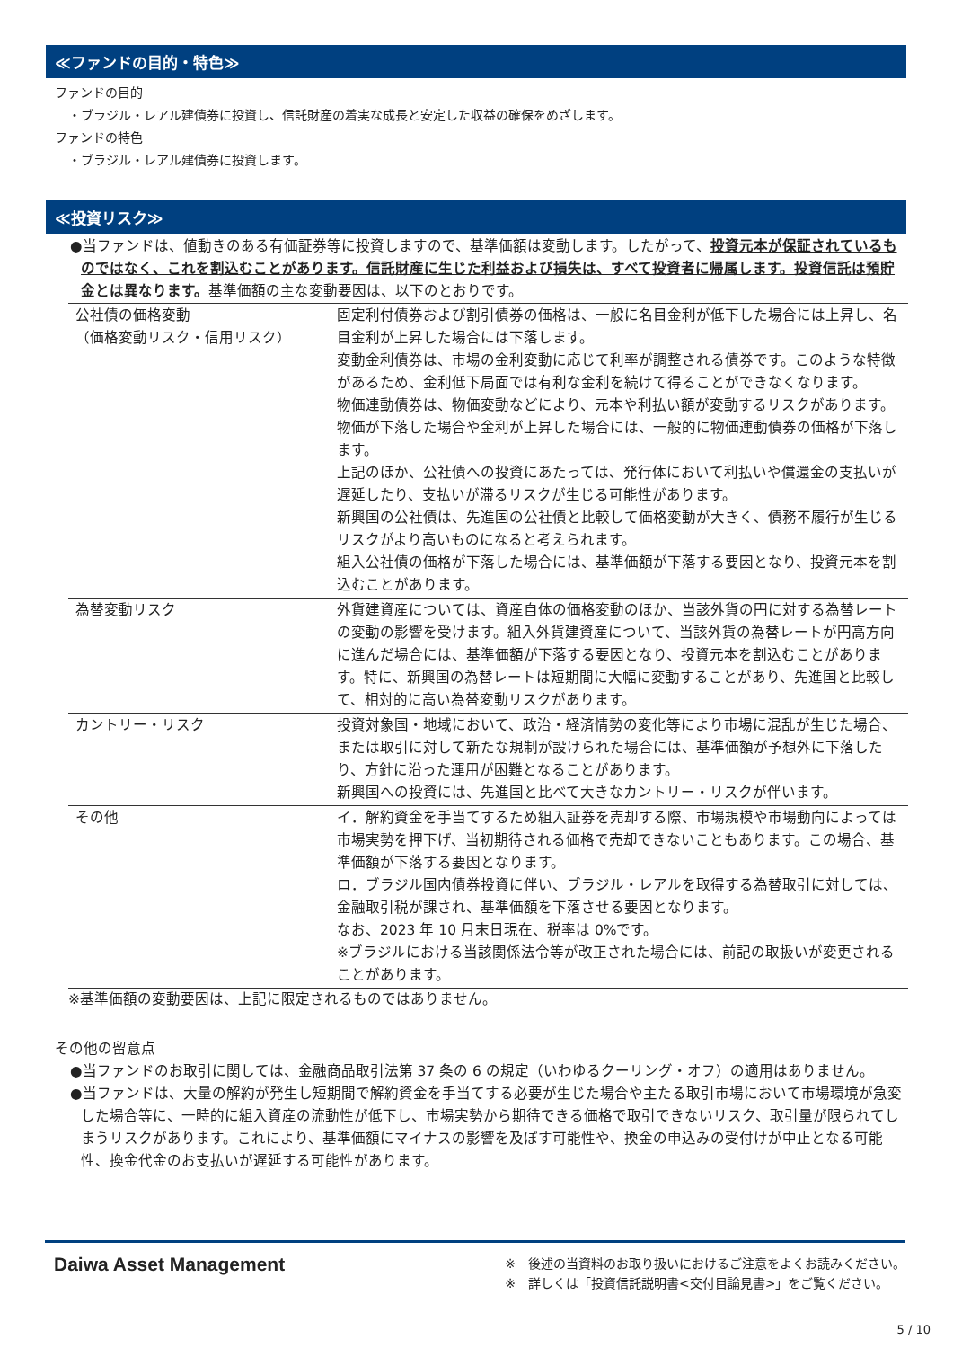≪ファンドの目的・特色≫
ファンドの目的
・ブラジル・レアル建債券に投資し、信託財産の着実な成長と安定した収益の確保をめざします。
ファンドの特色
・ブラジル・レアル建債券に投資します。
≪投資リスク≫
●当ファンドは、値動きのある有価証券等に投資しますので、基準価額は変動します。したがって、投資元本が保証されているものではなく、これを割込むことがあります。信託財産に生じた利益および損失は、すべて投資者に帰属します。投資信託は預貯金とは異なります。基準価額の主な変動要因は、以下のとおりです。
| 公社債の価格変動 （価格変動リスク・信用リスク） | 固定利付債券および割引債券の価格は、一般に名目金利が低下した場合には上昇し、名目金利が上昇した場合には下落します。 変動金利債券は、市場の金利変動に応じて利率が調整される債券です。このような特徴があるため、金利低下局面では有利な金利を続けて得ることができなくなります。 物価連動債券は、物価変動などにより、元本や利払い額が変動するリスクがあります。物価が下落した場合や金利が上昇した場合には、一般的に物価連動債券の価格が下落します。 上記のほか、公社債への投資にあたっては、発行体において利払いや償還金の支払いが遅延したり、支払いが滞るリスクが生じる可能性があります。 新興国の公社債は、先進国の公社債と比較して価格変動が大きく、債務不履行が生じるリスクがより高いものになると考えられます。 組入公社債の価格が下落した場合には、基準価額が下落する要因となり、投資元本を割込むことがあります。 |
| 為替変動リスク | 外貨建資産については、資産自体の価格変動のほか、当該外貨の円に対する為替レートの変動の影響を受けます。組入外貨建資産について、当該外貨の為替レートが円高方向に進んだ場合には、基準価額が下落する要因となり、投資元本を割込むことがあります。特に、新興国の為替レートは短期間に大幅に変動することがあり、先進国と比較して、相対的に高い為替変動リスクがあります。 |
| カントリー・リスク | 投資対象国・地域において、政治・経済情勢の変化等により市場に混乱が生じた場合、または取引に対して新たな規制が設けられた場合には、基準価額が予想外に下落したり、方針に沿った運用が困難となることがあります。 新興国への投資には、先進国と比べて大きなカントリー・リスクが伴います。 |
| その他 | イ．解約資金を手当てするため組入証券を売却する際、市場規模や市場動向によっては市場実勢を押下げ、当初期待される価格で売却できないこともあります。この場合、基準価額が下落する要因となります。 ロ．ブラジル国内債券投資に伴い、ブラジル・レアルを取得する為替取引に対しては、金融取引税が課され、基準価額を下落させる要因となります。 なお、2023 年 10 月末日現在、税率は 0%です。 ※ブラジルにおける当該関係法令等が改正された場合には、前記の取扱いが変更されることがあります。 |
※基準価額の変動要因は、上記に限定されるものではありません。
その他の留意点
●当ファンドのお取引に関しては、金融商品取引法第 37 条の 6 の規定（いわゆるクーリング・オフ）の適用はありません。
●当ファンドは、大量の解約が発生し短期間で解約資金を手当てする必要が生じた場合や主たる取引市場において市場環境が急変した場合等に、一時的に組入資産の流動性が低下し、市場実勢から期待できる価格で取引できないリスク、取引量が限られてしまうリスクがあります。これにより、基準価額にマイナスの影響を及ぼす可能性や、換金の申込みの受付けが中止となる可能性、換金代金のお支払いが遅延する可能性があります。
Daiwa Asset Management
※　後述の当資料のお取り扱いにおけるご注意をよくお読みください。
※　詳しくは「投資信託説明書<交付目論見書>」をご覧ください。
5 / 10